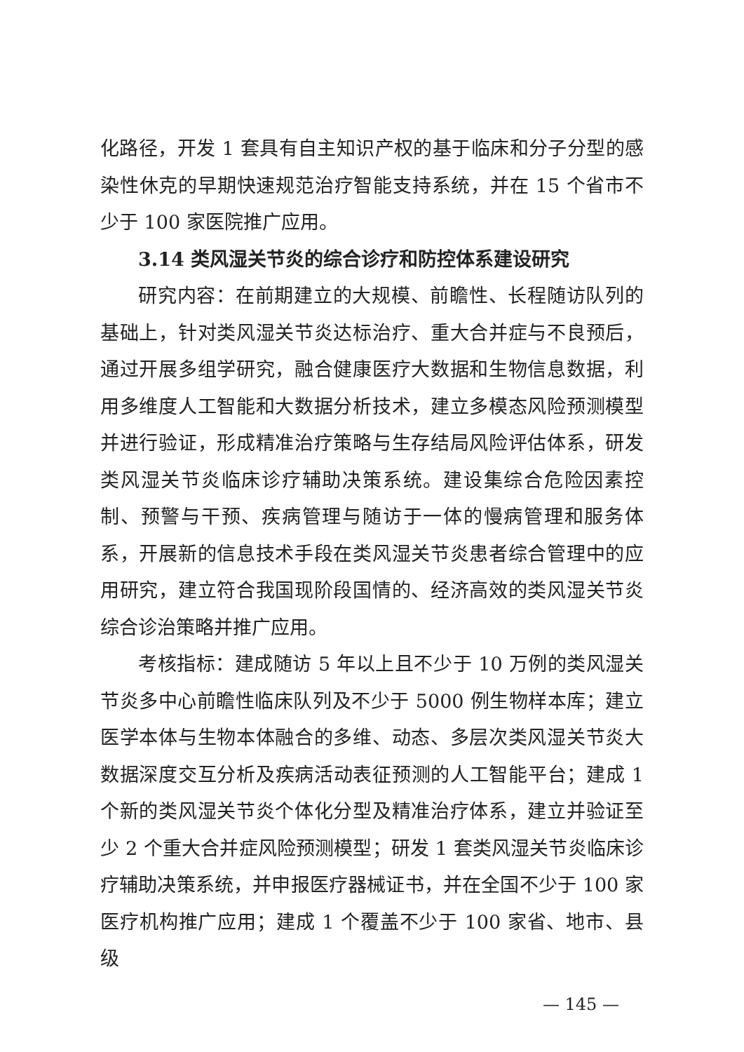化路径，开发 1 套具有自主知识产权的基于临床和分子分型的感染性休克的早期快速规范治疗智能支持系统，并在 15 个省市不少于 100 家医院推广应用。
3.14 类风湿关节炎的综合诊疗和防控体系建设研究
研究内容：在前期建立的大规模、前瞻性、长程随访队列的基础上，针对类风湿关节炎达标治疗、重大合并症与不良预后，通过开展多组学研究，融合健康医疗大数据和生物信息数据，利用多维度人工智能和大数据分析技术，建立多模态风险预测模型并进行验证，形成精准治疗策略与生存结局风险评估体系，研发类风湿关节炎临床诊疗辅助决策系统。建设集综合危险因素控制、预警与干预、疾病管理与随访于一体的慢病管理和服务体系，开展新的信息技术手段在类风湿关节炎患者综合管理中的应用研究，建立符合我国现阶段国情的、经济高效的类风湿关节炎综合诊治策略并推广应用。
考核指标：建成随访 5 年以上且不少于 10 万例的类风湿关节炎多中心前瞻性临床队列及不少于 5000 例生物样本库；建立医学本体与生物本体融合的多维、动态、多层次类风湿关节炎大数据深度交互分析及疾病活动表征预测的人工智能平台；建成 1 个新的类风湿关节炎个体化分型及精准治疗体系，建立并验证至少 2 个重大合并症风险预测模型；研发 1 套类风湿关节炎临床诊疗辅助决策系统，并申报医疗器械证书，并在全国不少于 100 家医疗机构推广应用；建成 1 个覆盖不少于 100 家省、地市、县级
— 145 —